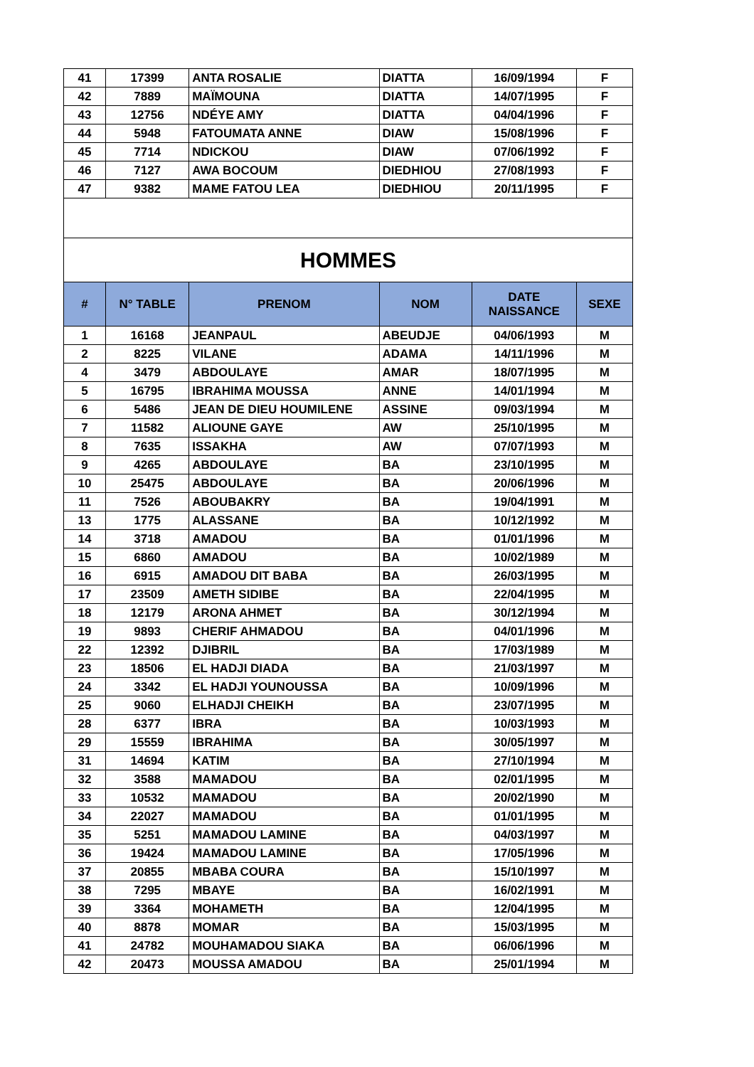| 41 | 17399 | ANTA ROSALIE | DIATTA | 16/09/1994 | F |
| 42 | 7889 | MAÏMOUNA | DIATTA | 14/07/1995 | F |
| 43 | 12756 | NDÉYE AMY | DIATTA | 04/04/1996 | F |
| 44 | 5948 | FATOUMATA ANNE | DIAW | 15/08/1996 | F |
| 45 | 7714 | NDICKOU | DIAW | 07/06/1992 | F |
| 46 | 7127 | AWA BOCOUM | DIEDHIOU | 27/08/1993 | F |
| 47 | 9382 | MAME FATOU LEA | DIEDHIOU | 20/11/1995 | F |
| HOMMES | | | | | |
| # | N° TABLE | PRENOM | NOM | DATE NAISSANCE | SEXE |
| 1 | 16168 | JEANPAUL | ABEUDJE | 04/06/1993 | M |
| 2 | 8225 | VILANE | ADAMA | 14/11/1996 | M |
| 4 | 3479 | ABDOULAYE | AMAR | 18/07/1995 | M |
| 5 | 16795 | IBRAHIMA MOUSSA | ANNE | 14/01/1994 | M |
| 6 | 5486 | JEAN DE DIEU HOUMILENE | ASSINE | 09/03/1994 | M |
| 7 | 11582 | ALIOUNE GAYE | AW | 25/10/1995 | M |
| 8 | 7635 | ISSAKHA | AW | 07/07/1993 | M |
| 9 | 4265 | ABDOULAYE | BA | 23/10/1995 | M |
| 10 | 25475 | ABDOULAYE | BA | 20/06/1996 | M |
| 11 | 7526 | ABOUBAKRY | BA | 19/04/1991 | M |
| 13 | 1775 | ALASSANE | BA | 10/12/1992 | M |
| 14 | 3718 | AMADOU | BA | 01/01/1996 | M |
| 15 | 6860 | AMADOU | BA | 10/02/1989 | M |
| 16 | 6915 | AMADOU DIT BABA | BA | 26/03/1995 | M |
| 17 | 23509 | AMETH SIDIBE | BA | 22/04/1995 | M |
| 18 | 12179 | ARONA AHMET | BA | 30/12/1994 | M |
| 19 | 9893 | CHERIF AHMADOU | BA | 04/01/1996 | M |
| 22 | 12392 | DJIBRIL | BA | 17/03/1989 | M |
| 23 | 18506 | EL HADJI DIADA | BA | 21/03/1997 | M |
| 24 | 3342 | EL HADJI YOUNOUSSA | BA | 10/09/1996 | M |
| 25 | 9060 | ELHADJI CHEIKH | BA | 23/07/1995 | M |
| 28 | 6377 | IBRA | BA | 10/03/1993 | M |
| 29 | 15559 | IBRAHIMA | BA | 30/05/1997 | M |
| 31 | 14694 | KATIM | BA | 27/10/1994 | M |
| 32 | 3588 | MAMADOU | BA | 02/01/1995 | M |
| 33 | 10532 | MAMADOU | BA | 20/02/1990 | M |
| 34 | 22027 | MAMADOU | BA | 01/01/1995 | M |
| 35 | 5251 | MAMADOU LAMINE | BA | 04/03/1997 | M |
| 36 | 19424 | MAMADOU LAMINE | BA | 17/05/1996 | M |
| 37 | 20855 | MBABA COURA | BA | 15/10/1997 | M |
| 38 | 7295 | MBAYE | BA | 16/02/1991 | M |
| 39 | 3364 | MOHAMETH | BA | 12/04/1995 | M |
| 40 | 8878 | MOMAR | BA | 15/03/1995 | M |
| 41 | 24782 | MOUHAMADOU SIAKA | BA | 06/06/1996 | M |
| 42 | 20473 | MOUSSA AMADOU | BA | 25/01/1994 | M |